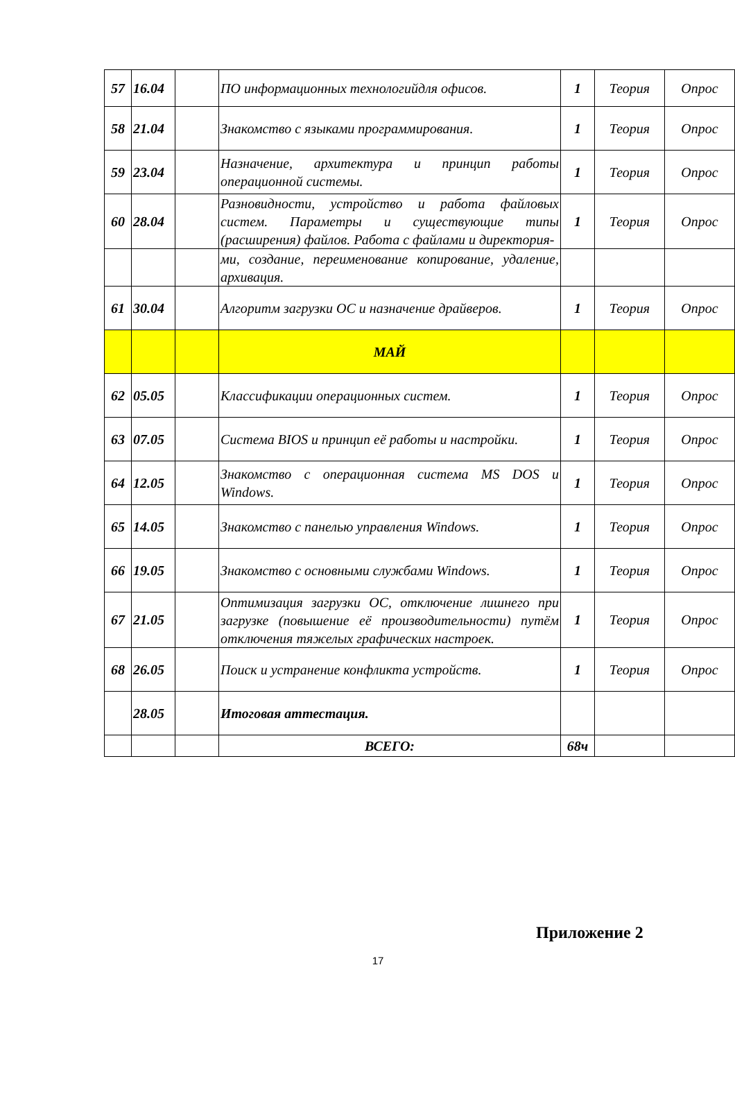| 57 | 16.04 | | ПО информационных технологийдля офисов. | 1 | Теория | Опрос |
| 58 | 21.04 | | Знакомство с языками программирования. | 1 | Теория | Опрос |
| 59 | 23.04 | | Назначение, архитектура и принцип работы операционной системы. | 1 | Теория | Опрос |
| 60 | 28.04 | | Разновидности, устройство и работа файловых систем. Параметры и существующие типы (расширения) файлов. Работа с файлами и директория- | 1 | Теория | Опрос |
| | | | ми, создание, переименование копирование, удаление, архивация. | | | |
| 61 | 30.04 | | Алгоритм загрузки ОС и назначение драйверов. | 1 | Теория | Опрос |
| | | | МАЙ | | | |
| 62 | 05.05 | | Классификации операционных систем. | 1 | Теория | Опрос |
| 63 | 07.05 | | Система BIOS и принцип её работы и настройки. | 1 | Теория | Опрос |
| 64 | 12.05 | | Знакомство с операционная система MS DOS и Windows. | 1 | Теория | Опрос |
| 65 | 14.05 | | Знакомство с панелью управления Windows. | 1 | Теория | Опрос |
| 66 | 19.05 | | Знакомство с основными службами Windows. | 1 | Теория | Опрос |
| 67 | 21.05 | | Оптимизация загрузки ОС, отключение лишнего при загрузке (повышение её производительности) путём отключения тяжелых графических настроек. | 1 | Теория | Опрос |
| 68 | 26.05 | | Поиск и устранение конфликта устройств. | 1 | Теория | Опрос |
| | 28.05 | | Итоговая аттестация. | | | |
| | | | ВСЕГО: | 68ч | | |
Приложение 2
17